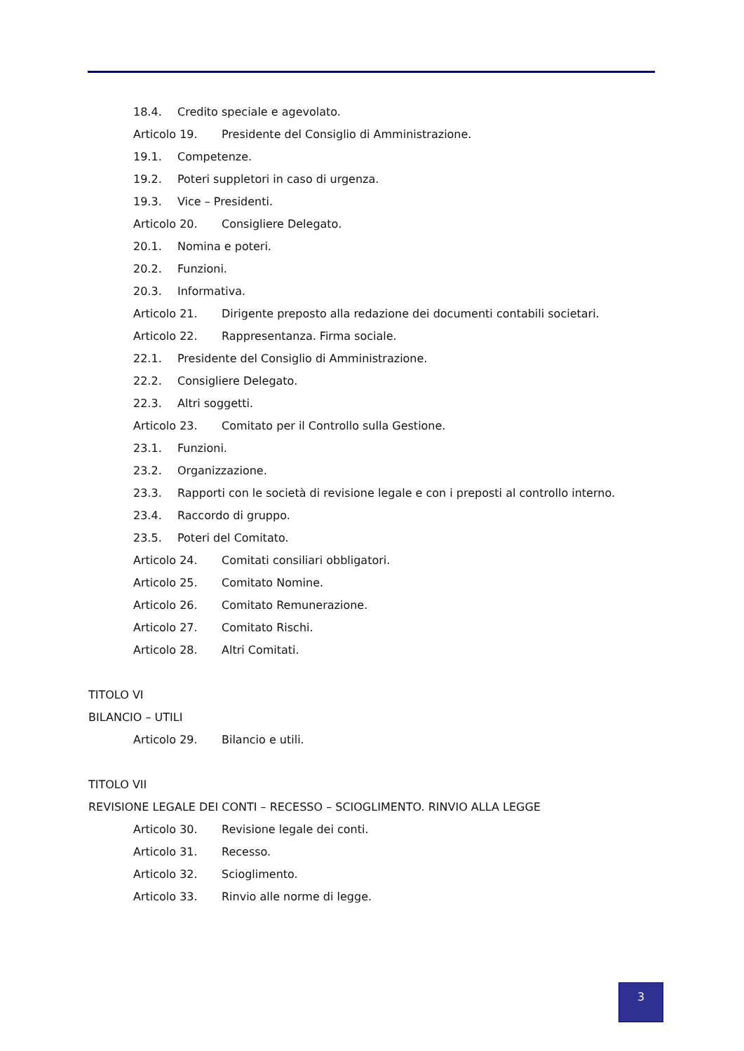18.4. Credito speciale e agevolato.
Articolo 19. Presidente del Consiglio di Amministrazione.
19.1. Competenze.
19.2. Poteri suppletori in caso di urgenza.
19.3. Vice – Presidenti.
Articolo 20. Consigliere Delegato.
20.1. Nomina e poteri.
20.2. Funzioni.
20.3. Informativa.
Articolo 21. Dirigente preposto alla redazione dei documenti contabili societari.
Articolo 22. Rappresentanza. Firma sociale.
22.1. Presidente del Consiglio di Amministrazione.
22.2. Consigliere Delegato.
22.3. Altri soggetti.
Articolo 23. Comitato per il Controllo sulla Gestione.
23.1. Funzioni.
23.2. Organizzazione.
23.3. Rapporti con le società di revisione legale e con i preposti al controllo interno.
23.4. Raccordo di gruppo.
23.5. Poteri del Comitato.
Articolo 24. Comitati consiliari obbligatori.
Articolo 25. Comitato Nomine.
Articolo 26. Comitato Remunerazione.
Articolo 27. Comitato Rischi.
Articolo 28. Altri Comitati.
TITOLO VI
BILANCIO – UTILI
Articolo 29. Bilancio e utili.
TITOLO VII
REVISIONE LEGALE DEI CONTI – RECESSO – SCIOGLIMENTO. RINVIO ALLA LEGGE
Articolo 30. Revisione legale dei conti.
Articolo 31. Recesso.
Articolo 32. Scioglimento.
Articolo 33. Rinvio alle norme di legge.
3